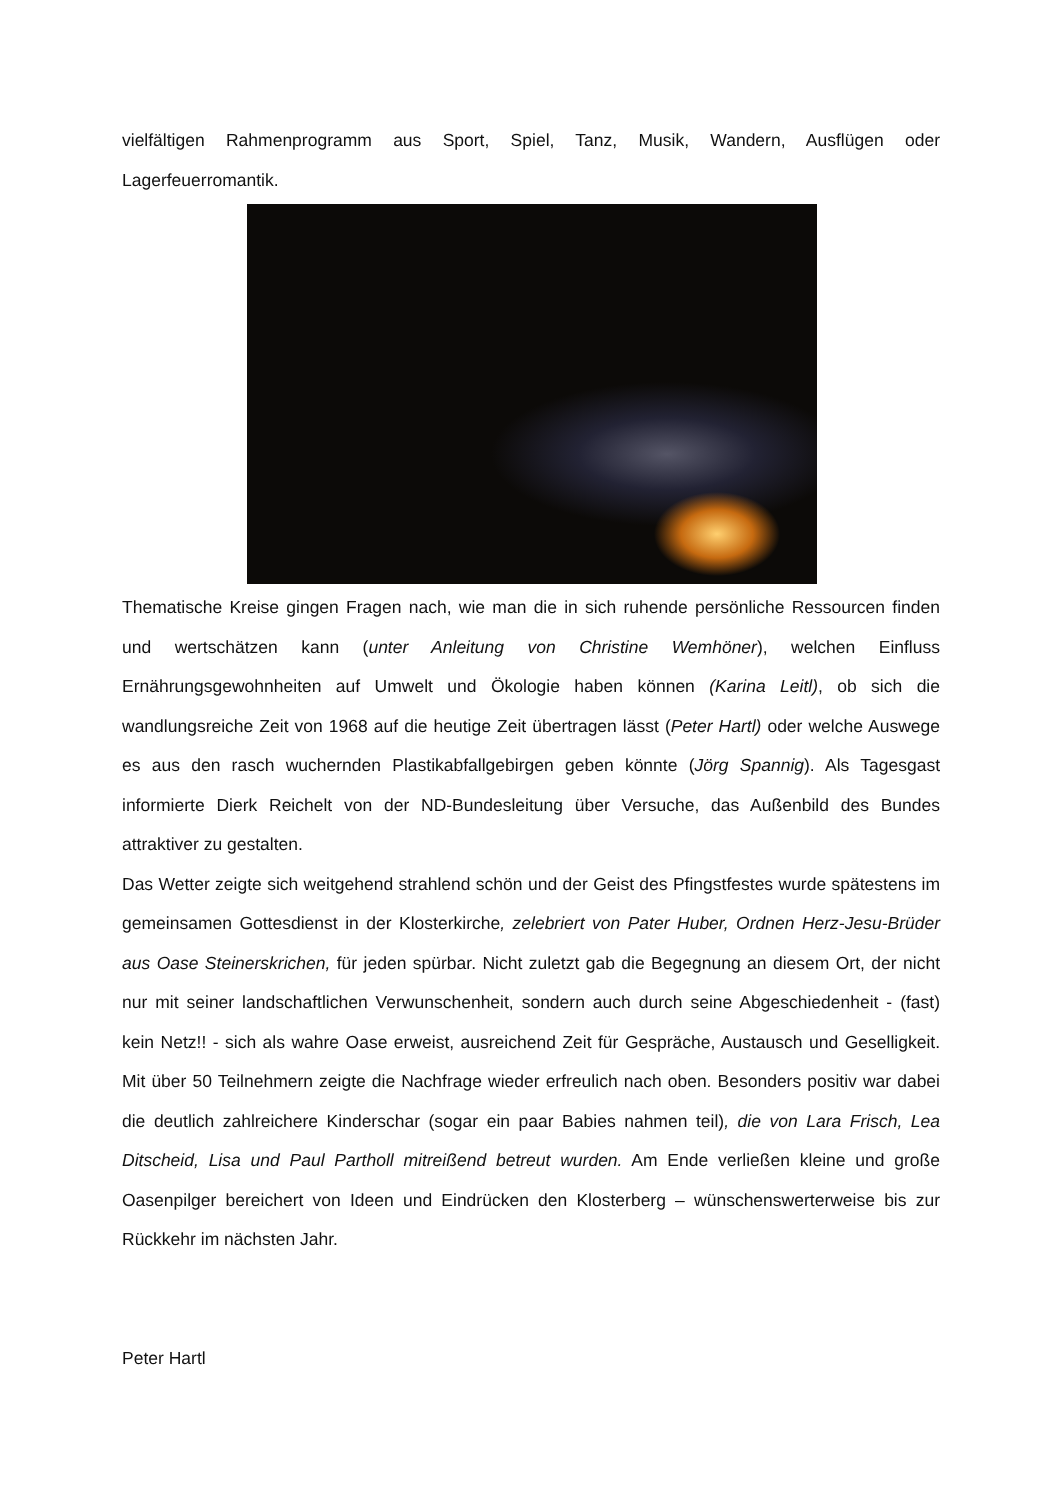vielfältigen Rahmenprogramm aus Sport, Spiel, Tanz, Musik, Wandern, Ausflügen oder Lagerfeuerromantik.
Thematische Kreise gingen Fragen nach, wie man die in sich ruhende persönliche Ressourcen finden und wertschätzen kann (unter Anleitung von Christine Wemhöner), welchen Einfluss Ernährungsgewohnheiten auf Umwelt und Ökologie haben können (Karina Leitl), ob sich die wandlungsreiche Zeit von 1968 auf die heutige Zeit übertragen lässt (Peter Hartl) oder welche Auswege es aus den rasch wuchernden Plastikabfallgebirgen geben könnte (Jörg Spannig). Als Tagesgast informierte Dierk Reichelt von der ND-Bundesleitung über Versuche, das Außenbild des Bundes attraktiver zu gestalten.
Das Wetter zeigte sich weitgehend strahlend schön und der Geist des Pfingstfestes wurde spätestens im gemeinsamen Gottesdienst in der Klosterkirche, zelebriert von Pater Huber, Ordnen Herz-Jesu-Brüder aus Oase Steinerskrichen, für jeden spürbar. Nicht zuletzt gab die Begegnung an diesem Ort, der nicht nur mit seiner landschaftlichen Verwunschenheit, sondern auch durch seine Abgeschiedenheit - (fast) kein Netz!! - sich als wahre Oase erweist, ausreichend Zeit für Gespräche, Austausch und Geselligkeit. Mit über 50 Teilnehmern zeigte die Nachfrage wieder erfreulich nach oben. Besonders positiv war dabei die deutlich zahlreichere Kinderschar (sogar ein paar Babies nahmen teil), die von Lara Frisch, Lea Ditscheid, Lisa und Paul Partholl mitreißend betreut wurden. Am Ende verließen kleine und große Oasenpilger bereichert von Ideen und Eindrücken den Klosterberg – wünschenswerterweise bis zur Rückkehr im nächsten Jahr.
Peter Hartl